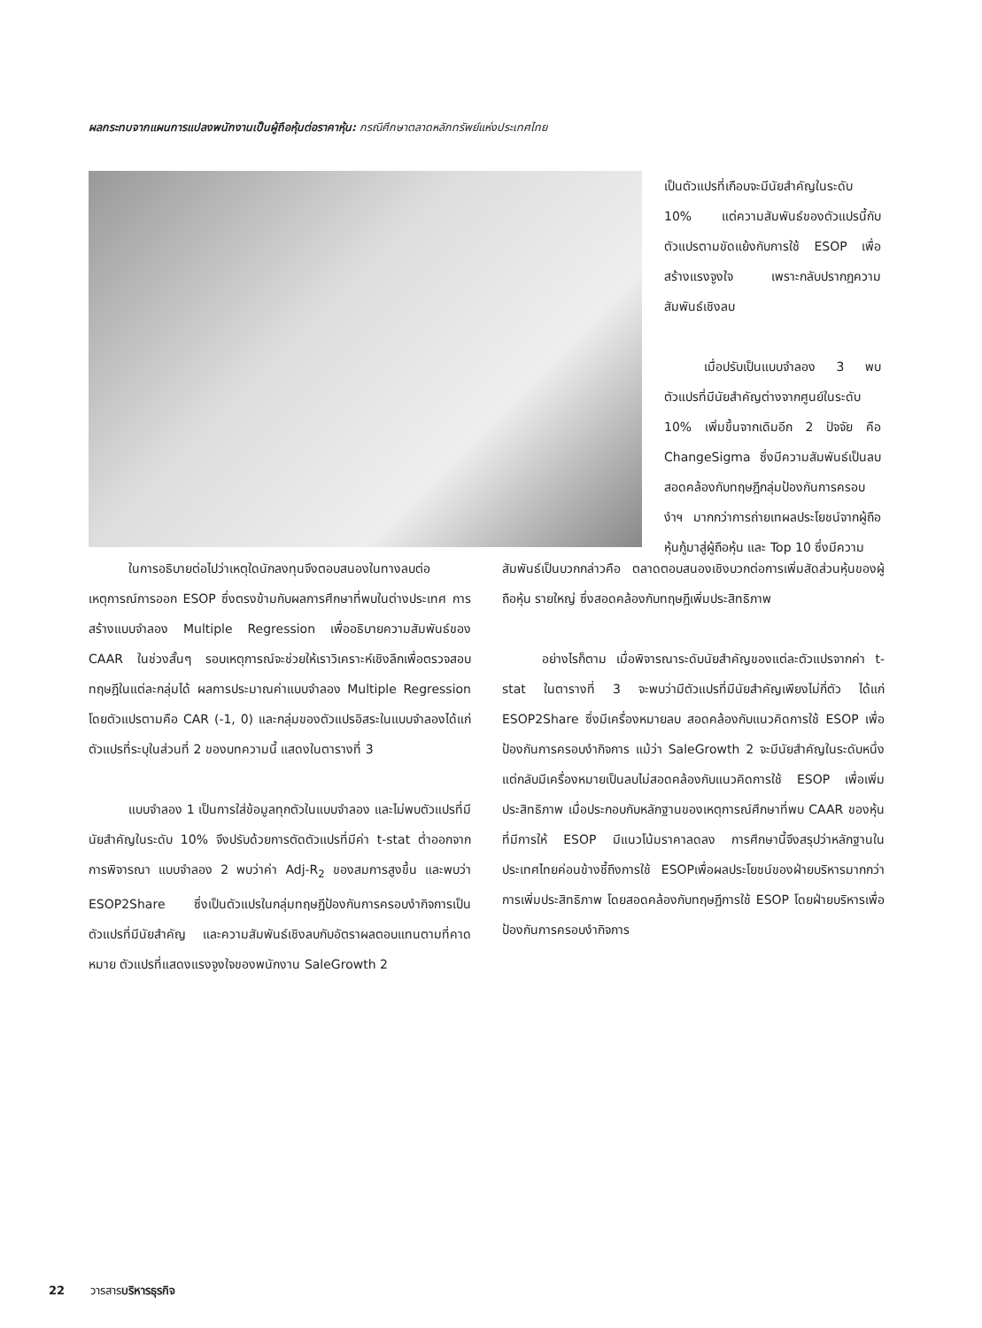ผลกระทบจากแผนการแปลงพนักงานเป็นผู้ถือหุ้นต่อราคาหุ้น: กรณีศึกษาตลาดหลักทรัพย์แห่งประเทศไทย
เป็นตัวแปรที่เกือบจะมีนัยสำคัญในระดับ 10% แต่ความสัมพันธ์ของตัวแปรนี้กับตัวแปรตามขัดแย้งกับการใช้ ESOP เพื่อสร้างแรงจูงใจ เพราะกลับปรากฏความสัมพันธ์เชิงลบ
เมื่อปรับเป็นแบบจำลอง 3 พบตัวแปรที่มีนัยสำคัญต่างจากศูนย์ในระดับ 10% เพิ่มขึ้นจากเดิมอีก 2 ปัจจัย คือ ChangeSigma ซึ่งมีความสัมพันธ์เป็นลบ สอดคล้องกับทฤษฎีกลุ่มป้องกันการครอบงำฯ มากกว่าการถ่ายเทผลประโยชน์จากผู้ถือหุ้นกู้มาสู่ผู้ถือหุ้น และ Top 10 ซึ่งมีความ
ในการอธิบายต่อไปว่าเหตุใดนักลงทุนจึงตอบสนองในทางลบต่อเหตุการณ์การออก ESOP ซึ่งตรงข้ามกับผลการศึกษาที่พบในต่างประเทศ การสร้างแบบจำลอง Multiple Regression เพื่ออธิบายความสัมพันธ์ของ CAAR ในช่วงสั้นๆ รอบเหตุการณ์จะช่วยให้เราวิเคราะห์เชิงลึกเพื่อตรวจสอบทฤษฎีในแต่ละกลุ่มได้ ผลการประมาณค่าแบบจำลอง Multiple Regression โดยตัวแปรตามคือ CAR (-1, 0) และกลุ่มของตัวแปรอิสระในแบบจำลองได้แก่ตัวแปรที่ระบุในส่วนที่ 2 ของบทความนี้ แสดงในตารางที่ 3
แบบจำลอง 1 เป็นการใส่ข้อมูลทุกตัวในแบบจำลอง และไม่พบตัวแปรที่มีนัยสำคัญในระดับ 10% จึงปรับด้วยการตัดตัวแปรที่มีค่า t-stat ต่ำออกจากการพิจารณา แบบจำลอง 2 พบว่าค่า Adj-R<sub>2</sub> ของสมการสูงขึ้น และพบว่า ESOP2Share ซึ่งเป็นตัวแปรในกลุ่มทฤษฎีป้องกันการครอบงำกิจการเป็นตัวแปรที่มีนัยสำคัญ และความสัมพันธ์เชิงลบกับอัตราผลตอบแทนตามที่คาดหมาย ตัวแปรที่แสดงแรงจูงใจของพนักงาน SaleGrowth 2
สัมพันธ์เป็นบวกกล่าวคือ ตลาดตอบสนองเชิงบวกต่อการเพิ่มสัดส่วนหุ้นของผู้ถือหุ้น รายใหญ่ ซึ่งสอดคล้องกับทฤษฎีเพิ่มประสิทธิภาพ
อย่างไรก็ตาม เมื่อพิจารณาระดับนัยสำคัญของแต่ละตัวแปรจากค่า t-stat ในตารางที่ 3 จะพบว่ามีตัวแปรที่มีนัยสำคัญเพียงไม่กี่ตัว ได้แก่ ESOP2Share ซึ่งมีเครื่องหมายลบ สอดคล้องกับแนวคิดการใช้ ESOP เพื่อป้องกันการครอบงำกิจการ แม้ว่า SaleGrowth 2 จะมีนัยสำคัญในระดับหนึ่ง แต่กลับมีเครื่องหมายเป็นลบไม่สอดคล้องกับแนวคิดการใช้ ESOP เพื่อเพิ่มประสิทธิภาพ เมื่อประกอบกับหลักฐานของเหตุการณ์ศึกษาที่พบ CAAR ของหุ้นที่มีการให้ ESOP มีแนวโน้มราคาลดลง การศึกษานี้จึงสรุปว่าหลักฐานในประเทศไทยค่อนข้างชี้ถึงการใช้ ESOPเพื่อผลประโยชน์ของฝ่ายบริหารมากกว่าการเพิ่มประสิทธิภาพ โดยสอดคล้องกับทฤษฎีการใช้ ESOP โดยฝ่ายบริหารเพื่อป้องกันการครอบงำกิจการ
22 วารสารบริหารธุรกิจ